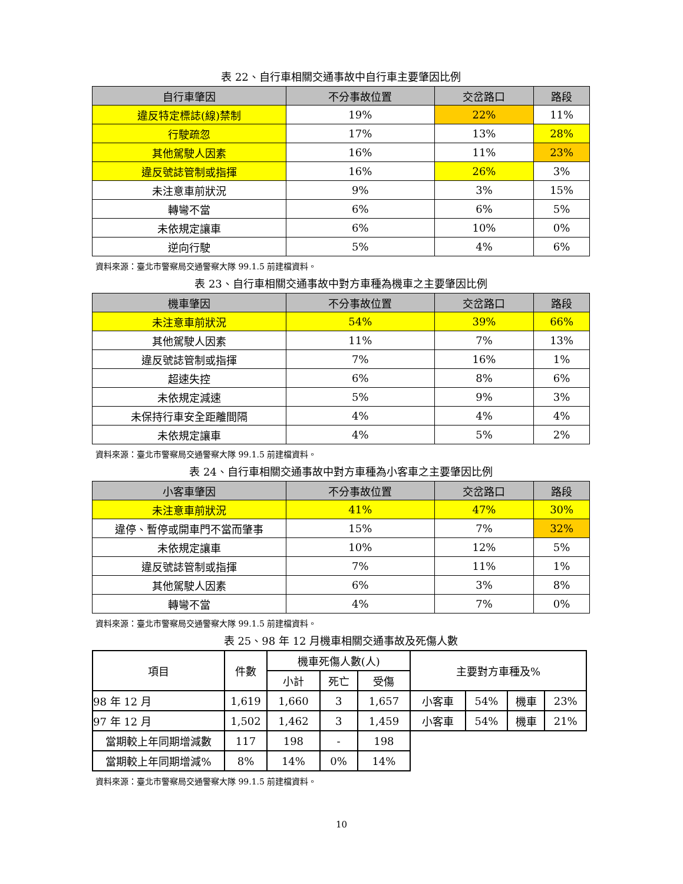表 22、自行車相關交通事故中自行車主要肇因比例
| 自行車肇因 | 不分事故位置 | 交岔路口 | 路段 |
| --- | --- | --- | --- |
| 違反特定標誌(線)禁制 | 19% | 22% | 11% |
| 行駛疏忽 | 17% | 13% | 28% |
| 其他駕駛人因素 | 16% | 11% | 23% |
| 違反號誌管制或指揮 | 16% | 26% | 3% |
| 未注意車前狀況 | 9% | 3% | 15% |
| 轉彎不當 | 6% | 6% | 5% |
| 未依規定讓車 | 6% | 10% | 0% |
| 逆向行駛 | 5% | 4% | 6% |
資料來源：臺北市警察局交通警察大隊 99.1.5 前建檔資料。
表 23、自行車相關交通事故中對方車種為機車之主要肇因比例
| 機車肇因 | 不分事故位置 | 交岔路口 | 路段 |
| --- | --- | --- | --- |
| 未注意車前狀況 | 54% | 39% | 66% |
| 其他駕駛人因素 | 11% | 7% | 13% |
| 違反號誌管制或指揮 | 7% | 16% | 1% |
| 超速失控 | 6% | 8% | 6% |
| 未依規定減速 | 5% | 9% | 3% |
| 未保持行車安全距離間隔 | 4% | 4% | 4% |
| 未依規定讓車 | 4% | 5% | 2% |
資料來源：臺北市警察局交通警察大隊 99.1.5 前建檔資料。
表 24、自行車相關交通事故中對方車種為小客車之主要肇因比例
| 小客車肇因 | 不分事故位置 | 交岔路口 | 路段 |
| --- | --- | --- | --- |
| 未注意車前狀況 | 41% | 47% | 30% |
| 違停、暫停或開車門不當而肇事 | 15% | 7% | 32% |
| 未依規定讓車 | 10% | 12% | 5% |
| 違反號誌管制或指揮 | 7% | 11% | 1% |
| 其他駕駛人因素 | 6% | 3% | 8% |
| 轉彎不當 | 4% | 7% | 0% |
資料來源：臺北市警察局交通警察大隊 99.1.5 前建檔資料。
表 25、98 年 12 月機車相關交通事故及死傷人數
| 項目 | 件數 | 機車死傷人數(人) | | | 主要對方車種及% | | | |
| | | 小計 | 死亡 | 受傷 | | | | |
| 98 年 12 月 | 1,619 | 1,660 | 3 | 1,657 | 小客車 | 54% | 機車 | 23% |
| 97 年 12 月 | 1,502 | 1,462 | 3 | 1,459 | 小客車 | 54% | 機車 | 21% |
| 當期較上年同期增減數 | 117 | 198 | - | 198 | | | | |
| 當期較上年同期增減% | 8% | 14% | 0% | 14% | | | | |
資料來源：臺北市警察局交通警察大隊 99.1.5 前建檔資料。
10